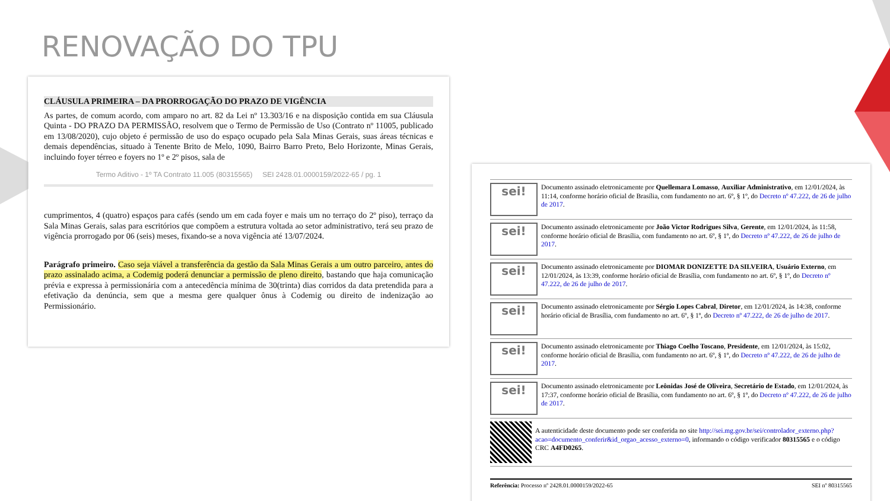RENOVAÇÃO DO TPU
CLÁUSULA PRIMEIRA – DA PRORROGAÇÃO DO PRAZO DE VIGÊNCIA
As partes, de comum acordo, com amparo no art. 82 da Lei nº 13.303/16 e na disposição contida em sua Cláusula Quinta - DO PRAZO DA PERMISSÃO, resolvem que o Termo de Permissão de Uso (Contrato nº 11005, publicado em 13/08/2020), cujo objeto é permissão de uso do espaço ocupado pela Sala Minas Gerais, suas áreas técnicas e demais dependências, situado à Tenente Brito de Melo, 1090, Bairro Barro Preto, Belo Horizonte, Minas Gerais, incluindo foyer térreo e foyers no 1º e 2º pisos, sala de
Termo Aditivo - 1º TA Contrato 11.005 (80315565) SEI 2428.01.0000159/2022-65 / pg. 1
cumprimentos, 4 (quatro) espaços para cafés (sendo um em cada foyer e mais um no terraço do 2º piso), terraço da Sala Minas Gerais, salas para escritórios que compõem a estrutura voltada ao setor administrativo, terá seu prazo de vigência prorrogado por 06 (seis) meses, fixando-se a nova vigência até 13/07/2024.
Parágrafo primeiro. Caso seja viável a transferência da gestão da Sala Minas Gerais a um outro parceiro, antes do prazo assinalado acima, a Codemig poderá denunciar a permissão de pleno direito, bastando que haja comunicação prévia e expressa à permissionária com a antecedência mínima de 30(trinta) dias corridos da data pretendida para a efetivação da denúncia, sem que a mesma gere qualquer ônus à Codemig ou direito de indenização ao Permissionário.
sei!
Documento assinado eletronicamente por Quellemara Lomasso, Auxiliar Administrativo, em 12/01/2024, às 11:14, conforme horário oficial de Brasília, com fundamento no art. 6º, § 1º, do Decreto nº 47.222, de 26 de julho de 2017.
sei!
Documento assinado eletronicamente por João Victor Rodrigues Silva, Gerente, em 12/01/2024, às 11:58, conforme horário oficial de Brasília, com fundamento no art. 6º, § 1º, do Decreto nº 47.222, de 26 de julho de 2017.
sei!
Documento assinado eletronicamente por DIOMAR DONIZETTE DA SILVEIRA, Usuário Externo, em 12/01/2024, às 13:39, conforme horário oficial de Brasília, com fundamento no art. 6º, § 1º, do Decreto nº 47.222, de 26 de julho de 2017.
sei!
Documento assinado eletronicamente por Sérgio Lopes Cabral, Diretor, em 12/01/2024, às 14:38, conforme horário oficial de Brasília, com fundamento no art. 6º, § 1º, do Decreto nº 47.222, de 26 de julho de 2017.
sei!
Documento assinado eletronicamente por Thiago Coelho Toscano, Presidente, em 12/01/2024, às 15:02, conforme horário oficial de Brasília, com fundamento no art. 6º, § 1º, do Decreto nº 47.222, de 26 de julho de 2017.
sei!
Documento assinado eletronicamente por Leônidas José de Oliveira, Secretário de Estado, em 12/01/2024, às 17:37, conforme horário oficial de Brasília, com fundamento no art. 6º, § 1º, do Decreto nº 47.222, de 26 de julho de 2017.
A autenticidade deste documento pode ser conferida no site http://sei.mg.gov.br/sei/controlador_externo.php?acao=documento_conferir&id_orgao_acesso_externo=0, informando o código verificador 80315565 e o código CRC A4FD0265.
Referência: Processo nº 2428.01.0000159/2022-65 SEI nº 80315565